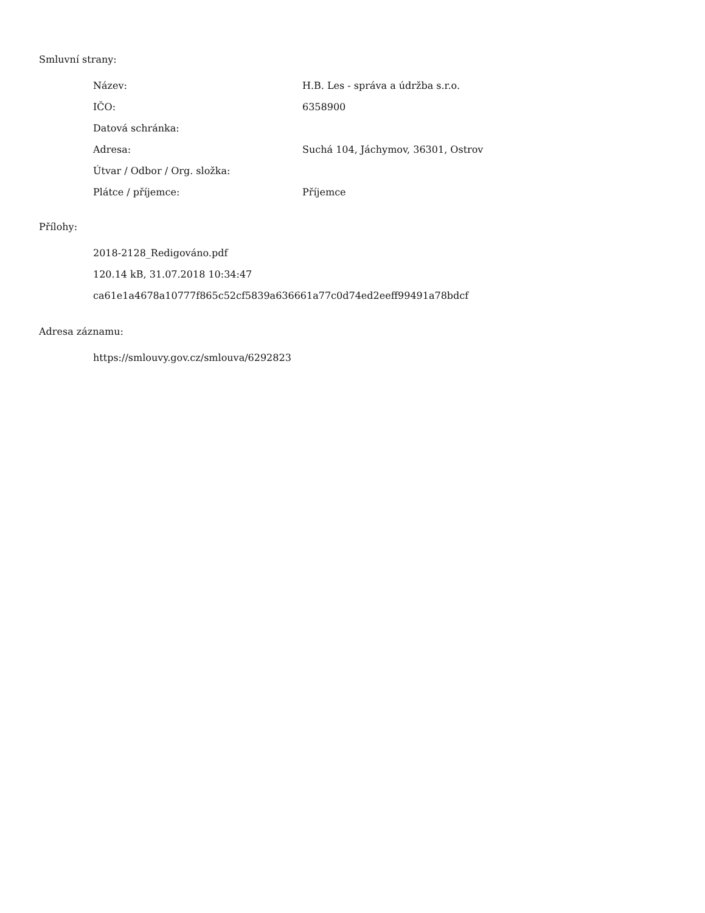Smluvní strany:
| Název: | H.B. Les - správa a údržba s.r.o. |
| IČO: | 6358900 |
| Datová schránka: | |
| Adresa: | Suchá 104, Jáchymov, 36301, Ostrov |
| Útvar / Odbor / Org. složka: | |
| Plátce / příjemce: | Příjemce |
Přílohy:
2018-2128_Redigováno.pdf
120.14 kB, 31.07.2018 10:34:47
ca61e1a4678a10777f865c52cf5839a636661a77c0d74ed2eeff99491a78bdcf
Adresa záznamu:
https://smlouvy.gov.cz/smlouva/6292823